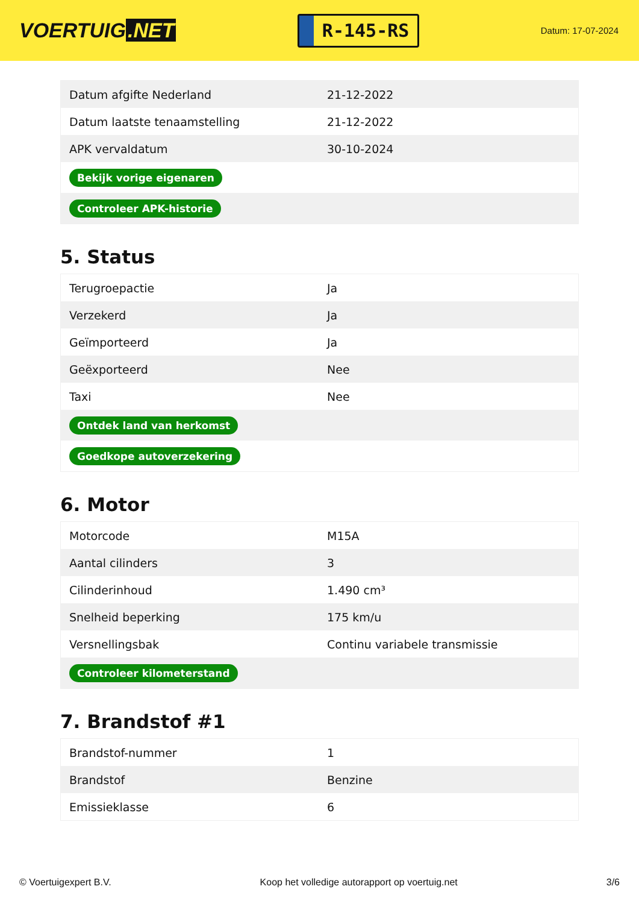VOERTUIG.NET
R-145-RS
Datum: 17-07-2024
| Datum afgifte Nederland | 21-12-2022 |
| Datum laatste tenaamstelling | 21-12-2022 |
| APK vervaldatum | 30-10-2024 |
| Bekijk vorige eigenaren | |
| Controleer APK-historie | |
5. Status
| Terugroepactie | Ja |
| Verzekerd | Ja |
| Geïmporteerd | Ja |
| Geëxporteerd | Nee |
| Taxi | Nee |
| Ontdek land van herkomst | |
| Goedkope autoverzekering | |
6. Motor
| Motorcode | M15A |
| Aantal cilinders | 3 |
| Cilinderinhoud | 1.490 cm³ |
| Snelheid beperking | 175 km/u |
| Versnellingsbak | Continu variabele transmissie |
| Controleer kilometerstand | |
7. Brandstof #1
| Brandstof-nummer | 1 |
| Brandstof | Benzine |
| Emissieklasse | 6 |
© Voertuigexpert B.V. Koop het volledige autorapport op voertuig.net 3/6